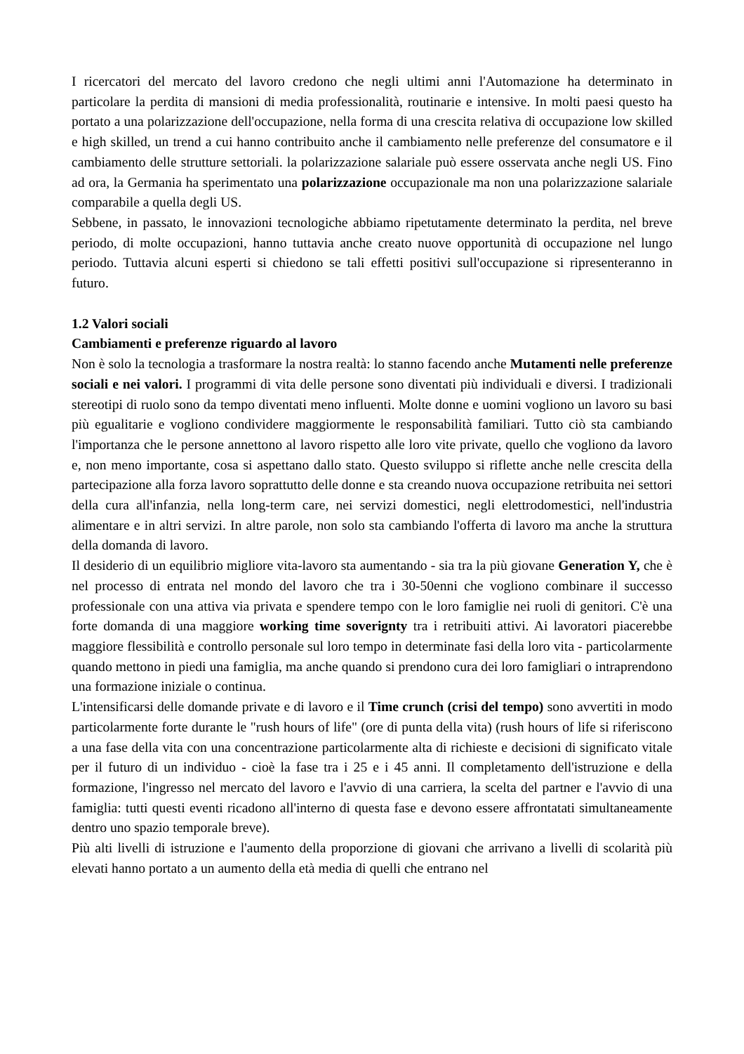I ricercatori del mercato del lavoro credono che negli ultimi anni l'Automazione ha determinato in particolare la perdita di mansioni di media professionalità, routinarie e intensive. In molti paesi questo ha portato a una polarizzazione dell'occupazione, nella forma di una crescita relativa di occupazione low skilled e high skilled, un trend a cui hanno contribuito anche il cambiamento nelle preferenze del consumatore e il cambiamento delle strutture settoriali. la polarizzazione salariale può essere osservata anche negli US. Fino ad ora, la Germania ha sperimentato una polarizzazione occupazionale ma non una polarizzazione salariale comparabile a quella degli US.
Sebbene, in passato, le innovazioni tecnologiche abbiamo ripetutamente determinato la perdita, nel breve periodo, di molte occupazioni, hanno tuttavia anche creato nuove opportunità di occupazione nel lungo periodo. Tuttavia alcuni esperti si chiedono se tali effetti positivi sull'occupazione si ripresenteranno in futuro.
1.2 Valori sociali
Cambiamenti e preferenze riguardo al lavoro
Non è solo la tecnologia a trasformare la nostra realtà: lo stanno facendo anche Mutamenti nelle preferenze sociali e nei valori. I programmi di vita delle persone sono diventati più individuali e diversi. I tradizionali stereotipi di ruolo sono da tempo diventati meno influenti. Molte donne e uomini vogliono un lavoro su basi più egualitarie e vogliono condividere maggiormente le responsabilità familiari. Tutto ciò sta cambiando l'importanza che le persone annettono al lavoro rispetto alle loro vite private, quello che vogliono da lavoro e, non meno importante, cosa si aspettano dallo stato. Questo sviluppo si riflette anche nelle crescita della partecipazione alla forza lavoro soprattutto delle donne e sta creando nuova occupazione retribuita nei settori della cura all'infanzia, nella long-term care, nei servizi domestici, negli elettrodomestici, nell'industria alimentare e in altri servizi. In altre parole, non solo sta cambiando l'offerta di lavoro ma anche la struttura della domanda di lavoro.
Il desiderio di un equilibrio migliore vita-lavoro sta aumentando - sia tra la più giovane Generation Y, che è nel processo di entrata nel mondo del lavoro che tra i 30-50enni che vogliono combinare il successo professionale con una attiva via privata e spendere tempo con le loro famiglie nei ruoli di genitori. C'è una forte domanda di una maggiore working time soverignty tra i retribuiti attivi. Ai lavoratori piacerebbe maggiore flessibilità e controllo personale sul loro tempo in determinate fasi della loro vita - particolarmente quando mettono in piedi una famiglia, ma anche quando si prendono cura dei loro famigliari o intraprendono una formazione iniziale o continua.
L'intensificarsi delle domande private e di lavoro e il Time crunch (crisi del tempo) sono avvertiti in modo particolarmente forte durante le "rush hours of life" (ore di punta della vita) (rush hours of life si riferiscono a una fase della vita con una concentrazione particolarmente alta di richieste e decisioni di significato vitale per il futuro di un individuo - cioè la fase tra i 25 e i 45 anni. Il completamento dell'istruzione e della formazione, l'ingresso nel mercato del lavoro e l'avvio di una carriera, la scelta del partner e l'avvio di una famiglia: tutti questi eventi ricadono all'interno di questa fase e devono essere affrontatati simultaneamente dentro uno spazio temporale breve).
Più alti livelli di istruzione e l'aumento della proporzione di giovani che arrivano a livelli di scolarità più elevati hanno portato a un aumento della età media di quelli che entrano nel